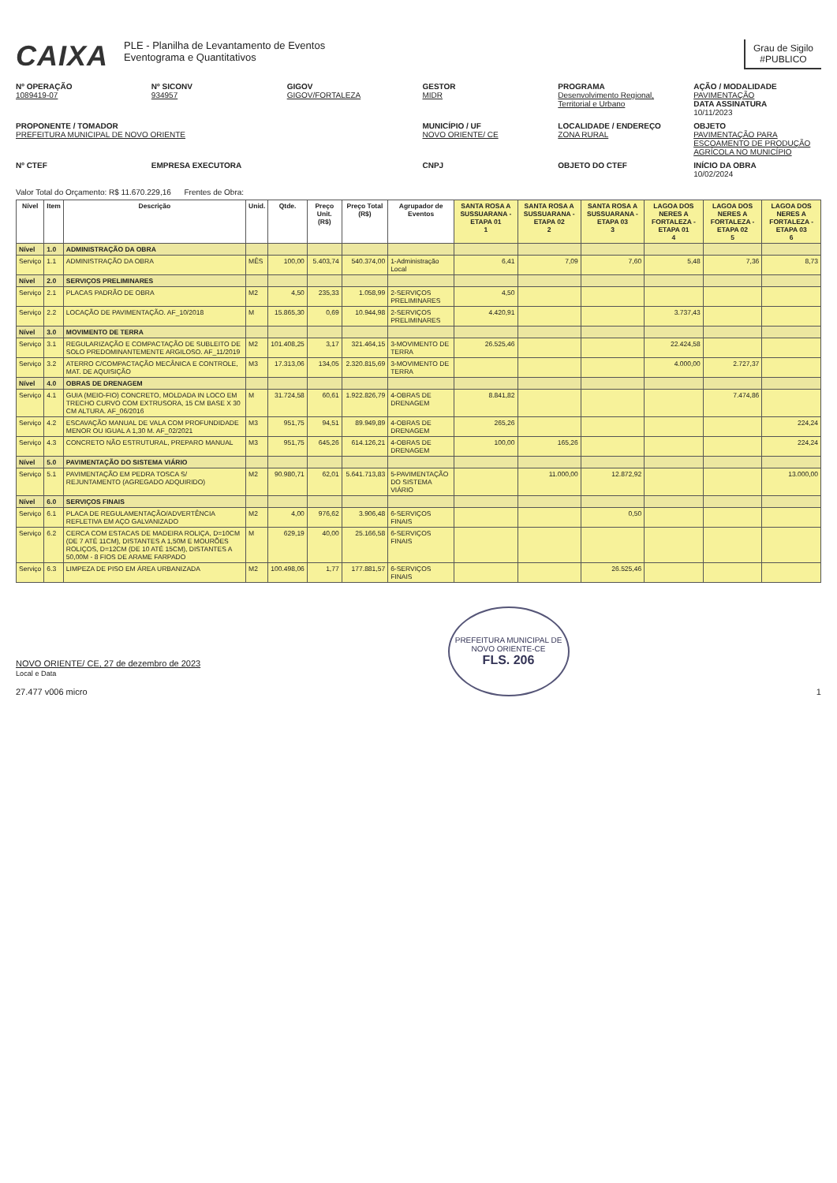CAIXA
PLE - Planilha de Levantamento de Eventos
Eventograma e Quantitativos
Grau de Sigilo
#PUBLICO
Nº OPERAÇÃO
1089419-07
Nº SICONV
934957
GIGOV
GIGOV/FORTALEZA
GESTOR
MIDR
PROGRAMA
Desenvolvimento Regional, Territorial e Urbano
AÇÃO / MODALIDADE
PAVIMENTAÇÃO
DATA ASSINATURA
10/11/2023
PROPONENTE / TOMADOR
PREFEITURA MUNICIPAL DE NOVO ORIENTE
MUNICÍPIO / UF
NOVO ORIENTE/ CE
LOCALIDADE / ENDEREÇO
ZONA RURAL
OBJETO
PAVIMENTAÇÃO PARA ESCOAMENTO DE PRODUÇÃO AGRÍCOLA NO MUNICÍPIO
Nº CTEF
EMPRESA EXECUTORA
CNPJ
OBJETO DO CTEF
INÍCIO DA OBRA
10/02/2024
Valor Total do Orçamento: R$ 11.670.229,16 Frentes de Obra:
| Nível | Item | Descrição | Unid. | Qtde. | Preço Unit. (R$) | Preço Total (R$) | Agrupador de Eventos | SANTA ROSA A SUSSUARANA - ETAPA 01 1 | SANTA ROSA A SUSSUARANA - ETAPA 02 2 | SANTA ROSA A SUSSUARANA - ETAPA 03 3 | LAGOA DOS NERES A FORTALEZA - ETAPA 01 4 | LAGOA DOS NERES A FORTALEZA - ETAPA 02 5 | LAGOA DOS NERES A FORTALEZA - ETAPA 03 6 |
| --- | --- | --- | --- | --- | --- | --- | --- | --- | --- | --- | --- | --- | --- |
| Nível | 1.0 | ADMINISTRAÇÃO DA OBRA | | | | | | | | | | | |
| Serviço | 1.1 | ADMINISTRAÇÃO DA OBRA | MÊS | 100,00 | 5.403,74 | 540.374,00 | 1-Administração Local | 6,41 | 7,09 | 7,60 | 5,48 | 7,36 | 8,73 |
| Nível | 2.0 | SERVIÇOS PRELIMINARES | | | | | | | | | | | |
| Serviço | 2.1 | PLACAS PADRÃO DE OBRA | M2 | 4,50 | 235,33 | 1.058,99 | 2-SERVIÇOS PRELIMINARES | 4,50 | | | | | |
| Serviço | 2.2 | LOCAÇÃO DE PAVIMENTAÇÃO. AF_10/2018 | M | 15.865,30 | 0,69 | 10.944,98 | 2-SERVIÇOS PRELIMINARES | 4.420,91 | | | 3.737,43 | | |
| Nível | 3.0 | MOVIMENTO DE TERRA | | | | | | | | | | | |
| Serviço | 3.1 | REGULARIZAÇÃO E COMPACTAÇÃO DE SUBLEITO DE SOLO PREDOMINANTEMENTE ARGILOSO. AF_11/2019 | M2 | 101.408,25 | 3,17 | 321.464,15 | 3-MOVIMENTO DE TERRA | 26.525,46 | | | 22.424,58 | | |
| Serviço | 3.2 | ATERRO C/COMPACTAÇÃO MECÂNICA E CONTROLE, MAT. DE AQUISIÇÃO | M3 | 17.313,06 | 134,05 | 2.320.815,69 | 3-MOVIMENTO DE TERRA | | | | 4.000,00 | 2.727,37 | |
| Nível | 4.0 | OBRAS DE DRENAGEM | | | | | | | | | | | |
| Serviço | 4.1 | GUIA (MEIO-FIO) CONCRETO, MOLDADA IN LOCO EM TRECHO CURVO COM EXTRUSORA, 15 CM BASE X 30 CM ALTURA. AF_06/2016 | M | 31.724,58 | 60,61 | 1.922.826,79 | 4-OBRAS DE DRENAGEM | 8.841,82 | | | | 7.474,86 | |
| Serviço | 4.2 | ESCAVAÇÃO MANUAL DE VALA COM PROFUNDIDADE MENOR OU IGUAL A 1,30 M. AF_02/2021 | M3 | 951,75 | 94,51 | 89.949,89 | 4-OBRAS DE DRENAGEM | 265,26 | | | | | 224,24 |
| Serviço | 4.3 | CONCRETO NÃO ESTRUTURAL, PREPARO MANUAL | M3 | 951,75 | 645,26 | 614.126,21 | 4-OBRAS DE DRENAGEM | 100,00 | 165,26 | | | | 224,24 |
| Nível | 5.0 | PAVIMENTAÇÃO DO SISTEMA VIÁRIO | | | | | | | | | | | |
| Serviço | 5.1 | PAVIMENTAÇÃO EM PEDRA TOSCA S/ REJUNTAMENTO (AGREGADO ADQUIRIDO) | M2 | 90.980,71 | 62,01 | 5.641.713,83 | 5-PAVIMENTAÇÃO DO SISTEMA VIÁRIO | | 11.000,00 | 12.872,92 | | | 13.000,00 |
| Nível | 6.0 | SERVIÇOS FINAIS | | | | | | | | | | | |
| Serviço | 6.1 | PLACA DE REGULAMENTAÇÃO/ADVERTÊNCIA REFLETIVA EM AÇO GALVANIZADO | M2 | 4,00 | 976,62 | 3.906,48 | 6-SERVIÇOS FINAIS | | | 0,50 | | | |
| Serviço | 6.2 | CERCA COM ESTACAS DE MADEIRA ROLIÇA, D=10CM (DE 7 ATÉ 11CM), DISTANTES A 1,50M E MOURÕES ROLIÇOS, D=12CM (DE 10 ATÉ 15CM), DISTANTES A 50,00M - 8 FIOS DE ARAME FARPADO | M | 629,19 | 40,00 | 25.166,58 | 6-SERVIÇOS FINAIS | | | | | | |
| Serviço | 6.3 | LIMPEZA DE PISO EM ÁREA URBANIZADA | M2 | 100.498,06 | 1,77 | 177.881,57 | 6-SERVIÇOS FINAIS | | | 26.525,46 | | | |
NOVO ORIENTE/ CE, 27 de dezembro de 2023
Local e Data
27.477 v006 micro
PREFEITURA MUNICIPAL DE NOVO ORIENTE-CE
FLS. 206
1